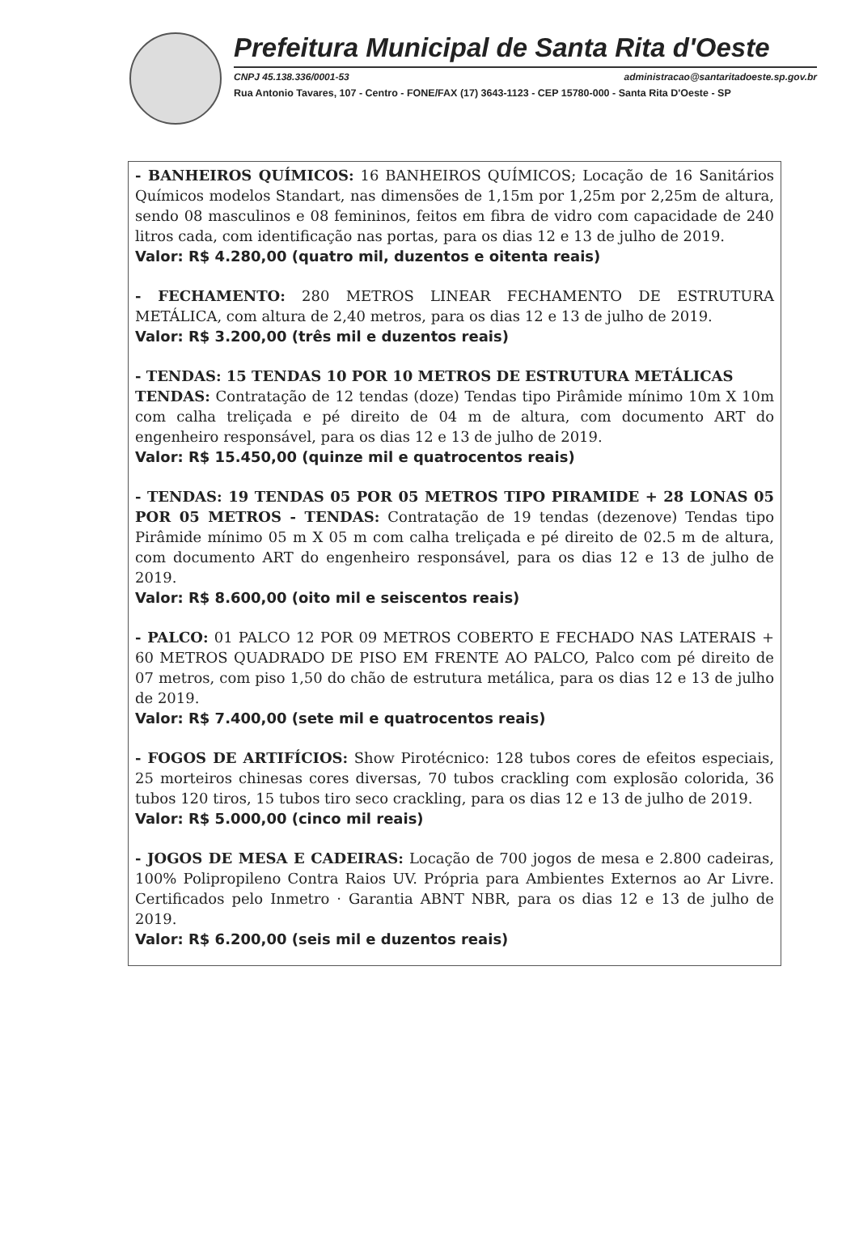Prefeitura Municipal de Santa Rita d'Oeste
CNPJ 45.138.336/0001-53 administracao@santaritadoeste.sp.gov.br
Rua Antonio Tavares, 107 - Centro - FONE/FAX (17) 3643-1123 - CEP 15780-000 - Santa Rita D'Oeste - SP
- BANHEIROS QUÍMICOS: 16 BANHEIROS QUÍMICOS; Locação de 16 Sanitários Químicos modelos Standart, nas dimensões de 1,15m por 1,25m por 2,25m de altura, sendo 08 masculinos e 08 femininos, feitos em fibra de vidro com capacidade de 240 litros cada, com identificação nas portas, para os dias 12 e 13 de julho de 2019.
Valor: R$ 4.280,00 (quatro mil, duzentos e oitenta reais)
- FECHAMENTO: 280 METROS LINEAR FECHAMENTO DE ESTRUTURA METÁLICA, com altura de 2,40 metros, para os dias 12 e 13 de julho de 2019.
Valor: R$ 3.200,00 (três mil e duzentos reais)
- TENDAS: 15 TENDAS 10 POR 10 METROS DE ESTRUTURA METÁLICAS
TENDAS: Contratação de 12 tendas (doze) Tendas tipo Pirâmide mínimo 10m X 10m com calha treliçada e pé direito de 04 m de altura, com documento ART do engenheiro responsável, para os dias 12 e 13 de julho de 2019.
Valor: R$ 15.450,00 (quinze mil e quatrocentos reais)
- TENDAS: 19 TENDAS 05 POR 05 METROS TIPO PIRAMIDE + 28 LONAS 05 POR 05 METROS - TENDAS: Contratação de 19 tendas (dezenove) Tendas tipo Pirâmide mínimo 05 m X 05 m com calha treliçada e pé direito de 02.5 m de altura, com documento ART do engenheiro responsável, para os dias 12 e 13 de julho de 2019.
Valor: R$ 8.600,00 (oito mil e seiscentos reais)
- PALCO: 01 PALCO 12 POR 09 METROS COBERTO E FECHADO NAS LATERAIS + 60 METROS QUADRADO DE PISO EM FRENTE AO PALCO, Palco com pé direito de 07 metros, com piso 1,50 do chão de estrutura metálica, para os dias 12 e 13 de julho de 2019.
Valor: R$ 7.400,00 (sete mil e quatrocentos reais)
- FOGOS DE ARTIFÍCIOS: Show Pirotécnico: 128 tubos cores de efeitos especiais, 25 morteiros chinesas cores diversas, 70 tubos crackling com explosão colorida, 36 tubos 120 tiros, 15 tubos tiro seco crackling, para os dias 12 e 13 de julho de 2019.
Valor: R$ 5.000,00 (cinco mil reais)
- JOGOS DE MESA E CADEIRAS: Locação de 700 jogos de mesa e 2.800 cadeiras, 100% Polipropileno Contra Raios UV. Própria para Ambientes Externos ao Ar Livre. Certificados pelo Inmetro · Garantia ABNT NBR, para os dias 12 e 13 de julho de 2019.
Valor: R$ 6.200,00 (seis mil e duzentos reais)